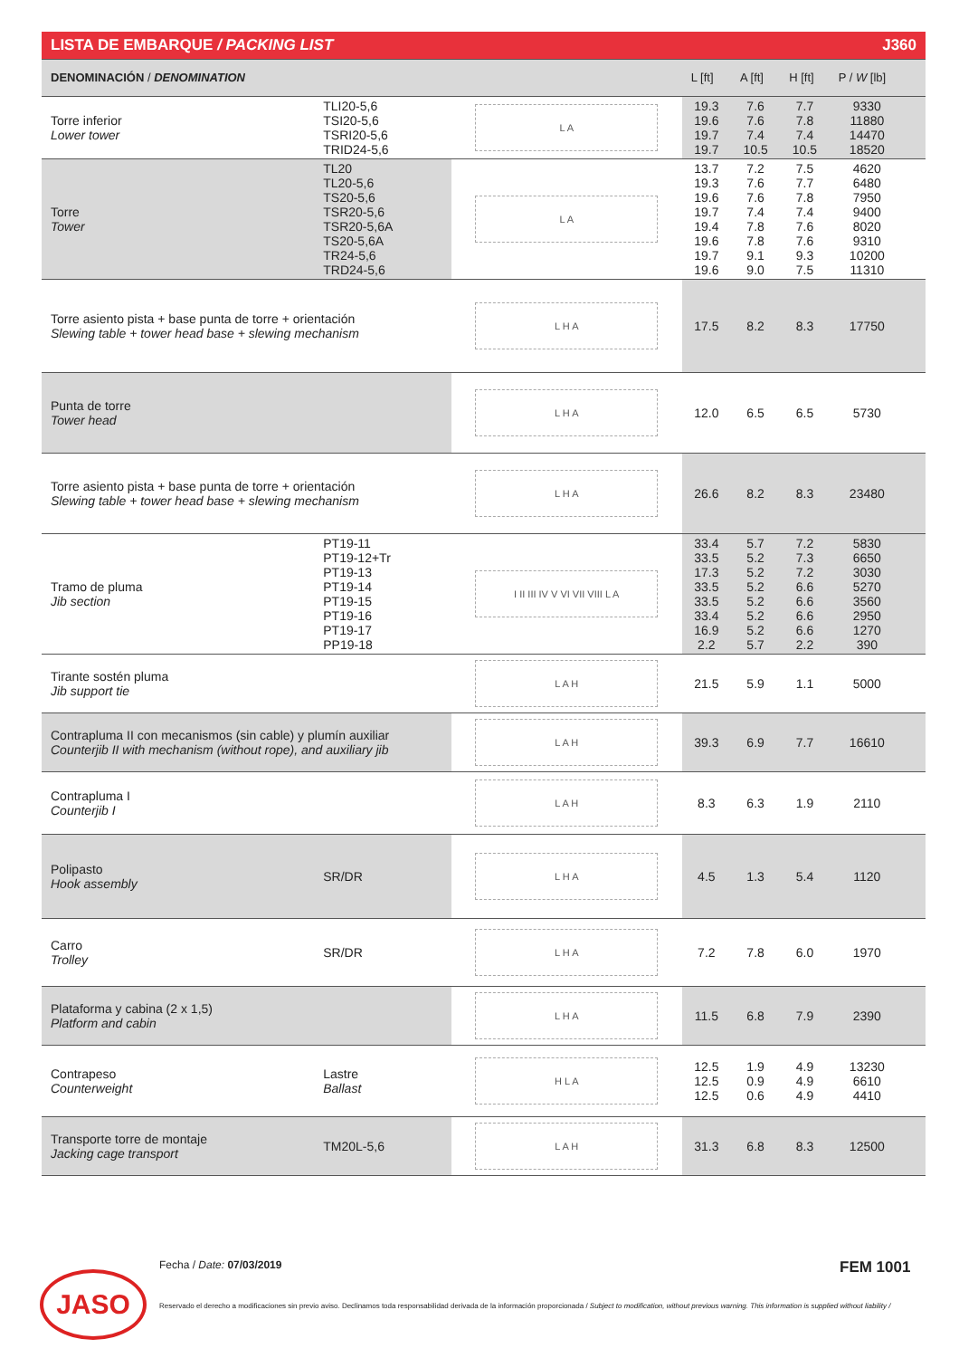| LISTA DE EMBARQUE / PACKING LIST | | | | J360 | | | |
| DENOMINACIÓN / DENOMINATION | | | L [ft] | A [ft] | H [ft] | P / W [lb] | |
| Torre inferior Lower tower | TLI20-5,6 TSI20-5,6 TSRI20-5,6 TRID24-5,6 | L A | 19.3 19.6 19.7 19.7 | 7.6 7.6 7.4 10.5 | 7.7 7.8 7.4 10.5 | 9330 11880 14470 18520 | |
| Torre Tower | TL20 TL20-5,6 TS20-5,6 TSR20-5,6 TSR20-5,6A TS20-5,6A TR24-5,6 TRD24-5,6 | L A | 13.7 19.3 19.6 19.7 19.4 19.6 19.7 19.6 | 7.2 7.6 7.6 7.4 7.8 7.8 9.1 9.0 | 7.5 7.7 7.8 7.4 7.6 7.6 9.3 7.5 | 4620 6480 7950 9400 8020 9310 10200 11310 | |
| Torre asiento pista + base punta de torre + orientación Slewing table + tower head base + slewing mechanism | | L H A | 17.5 | 8.2 | 8.3 | 17750 | |
| Punta de torre Tower head | | L H A | 12.0 | 6.5 | 6.5 | 5730 | |
| Torre asiento pista + base punta de torre + orientación Slewing table + tower head base + slewing mechanism | | L H A | 26.6 | 8.2 | 8.3 | 23480 | |
| Tramo de pluma Jib section | PT19-11 PT19-12+Tr PT19-13 PT19-14 PT19-15 PT19-16 PT19-17 PP19-18 | I II III IV V VI VII VIII L A | 33.4 33.5 17.3 33.5 33.5 33.4 16.9 2.2 | 5.7 5.2 5.2 5.2 5.2 5.2 5.2 5.7 | 7.2 7.3 7.2 6.6 6.6 6.6 6.6 2.2 | 5830 6650 3030 5270 3560 2950 1270 390 | |
| Tirante sostén pluma Jib support tie | | L A H | 21.5 | 5.9 | 1.1 | 5000 | |
| Contrapluma II con mecanismos (sin cable) y plumín auxiliar Counterjib II with mechanism (without rope), and auxiliary jib | | L A H | 39.3 | 6.9 | 7.7 | 16610 | |
| Contrapluma I Counterjib I | | L A H | 8.3 | 6.3 | 1.9 | 2110 | |
| Polipasto Hook assembly | SR/DR | L H A | 4.5 | 1.3 | 5.4 | 1120 | |
| Carro Trolley | SR/DR | L H A | 7.2 | 7.8 | 6.0 | 1970 | |
| Plataforma y cabina (2 x 1,5) Platform and cabin | | L H A | 11.5 | 6.8 | 7.9 | 2390 | |
| Contrapeso Counterweight | Lastre Ballast | H L A | 12.5 12.5 12.5 | 1.9 0.9 0.6 | 4.9 4.9 4.9 | 13230 6610 4410 | |
| Transporte torre de montaje Jacking cage transport | TM20L-5,6 | L A H | 31.3 | 6.8 | 8.3 | 12500 | |
JASO
Fecha / Date: 07/03/2019 FEM 1001
Reservado el derecho a modificaciones sin previo aviso. Declinamos toda responsabilidad derivada de la información proporcionada / Subject to modification, without previous warning. This information is supplied without liability /